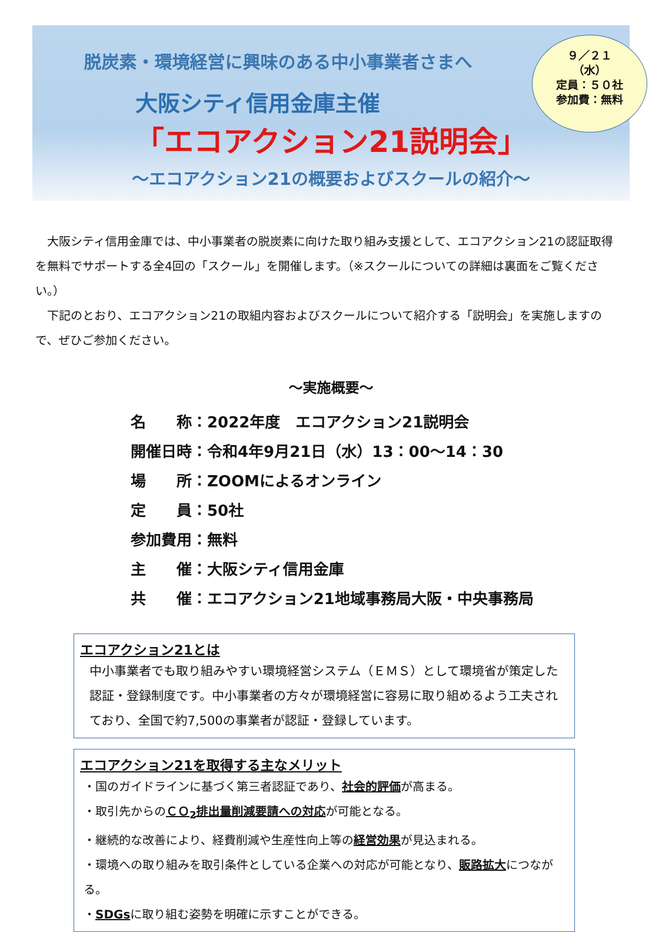脱炭素・環境経営に興味のある中小事業者さまへ
大阪シティ信用金庫主催
「エコアクション21説明会」
～エコアクション21の概要およびスクールの紹介～
９／２１
（水）
定員：５０社
参加費：無料
　大阪シティ信用金庫では、中小事業者の脱炭素に向けた取り組み支援として、エコアクション21の認証取得を無料でサポートする全4回の「スクール」を開催します。（※スクールについての詳細は裏面をご覧ください。）
　下記のとおり、エコアクション21の取組内容およびスクールについて紹介する「説明会」を実施しますので、ぜひご参加ください。
～実施概要～
名　　称：2022年度　エコアクション21説明会
開催日時：令和4年9月21日（水）13：00～14：30
場　　所：ZOOMによるオンライン
定　　員：50社
参加費用：無料
主　　催：大阪シティ信用金庫
共　　催：エコアクション21地域事務局大阪・中央事務局
エコアクション21とは
中小事業者でも取り組みやすい環境経営システム（ＥＭＳ）として環境省が策定した認証・登録制度です。中小事業者の方々が環境経営に容易に取り組めるよう工夫されており、全国で約7,500の事業者が認証・登録しています。
エコアクション21を取得する主なメリット
・国のガイドラインに基づく第三者認証であり、社会的評価が高まる。
・取引先からのＣＯ<sub>2</sub>排出量削減要請への対応が可能となる。
・継続的な改善により、経費削減や生産性向上等の経営効果が見込まれる。
・環境への取り組みを取引条件としている企業への対応が可能となり、販路拡大につながる。
・SDGsに取り組む姿勢を明確に示すことができる。